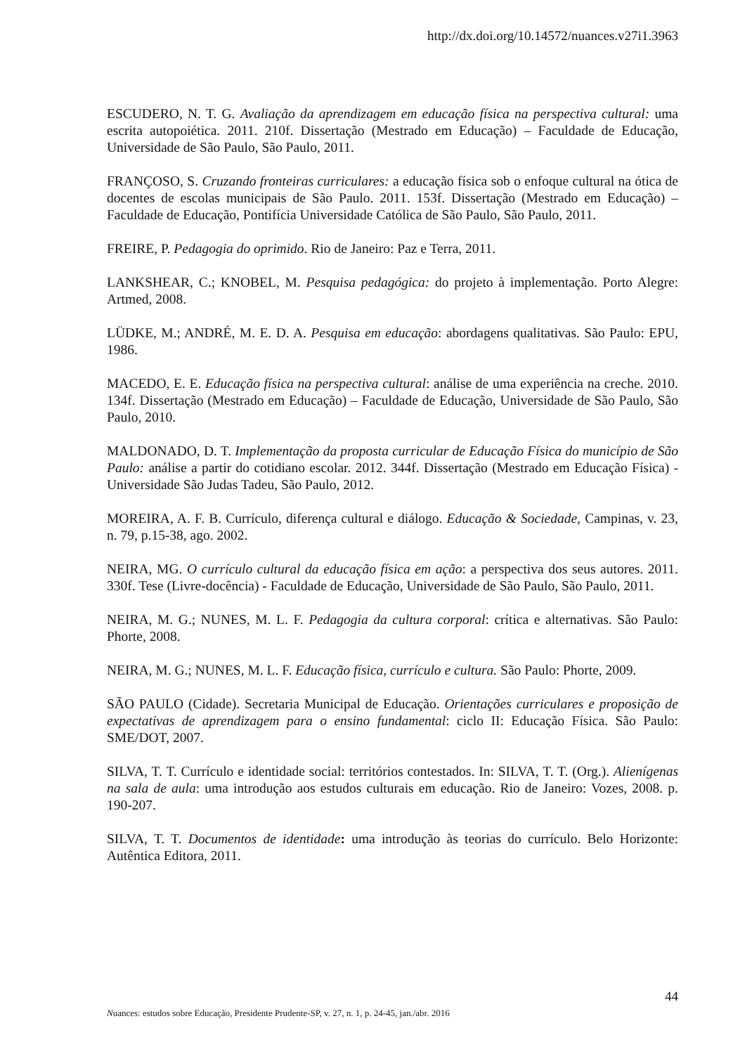http://dx.doi.org/10.14572/nuances.v27i1.3963
ESCUDERO, N. T. G. Avaliação da aprendizagem em educação física na perspectiva cultural: uma escrita autopoiética. 2011. 210f. Dissertação (Mestrado em Educação) – Faculdade de Educação, Universidade de São Paulo, São Paulo, 2011.
FRANÇOSO, S. Cruzando fronteiras curriculares: a educação física sob o enfoque cultural na ótica de docentes de escolas municipais de São Paulo. 2011. 153f. Dissertação (Mestrado em Educação) – Faculdade de Educação, Pontifícia Universidade Católica de São Paulo, São Paulo, 2011.
FREIRE, P. Pedagogia do oprimido. Rio de Janeiro: Paz e Terra, 2011.
LANKSHEAR, C.; KNOBEL, M. Pesquisa pedagógica: do projeto à implementação. Porto Alegre: Artmed, 2008.
LÜDKE, M.; ANDRÉ, M. E. D. A. Pesquisa em educação: abordagens qualitativas. São Paulo: EPU, 1986.
MACEDO, E. E. Educação física na perspectiva cultural: análise de uma experiência na creche. 2010. 134f. Dissertação (Mestrado em Educação) – Faculdade de Educação, Universidade de São Paulo, São Paulo, 2010.
MALDONADO, D. T. Implementação da proposta curricular de Educação Física do município de São Paulo: análise a partir do cotidiano escolar. 2012. 344f. Dissertação (Mestrado em Educação Física) - Universidade São Judas Tadeu, São Paulo, 2012.
MOREIRA, A. F. B. Currículo, diferença cultural e diálogo. Educação & Sociedade, Campinas, v. 23, n. 79, p.15-38, ago. 2002.
NEIRA, MG. O currículo cultural da educação física em ação: a perspectiva dos seus autores. 2011. 330f. Tese (Livre-docência) - Faculdade de Educação, Universidade de São Paulo, São Paulo, 2011.
NEIRA, M. G.; NUNES, M. L. F. Pedagogia da cultura corporal: crítica e alternativas. São Paulo: Phorte, 2008.
NEIRA, M. G.; NUNES, M. L. F. Educação física, currículo e cultura. São Paulo: Phorte, 2009.
SÃO PAULO (Cidade). Secretaria Municipal de Educação. Orientações curriculares e proposição de expectativas de aprendizagem para o ensino fundamental: ciclo II: Educação Física. São Paulo: SME/DOT, 2007.
SILVA, T. T. Currículo e identidade social: territórios contestados. In: SILVA, T. T. (Org.). Alienígenas na sala de aula: uma introdução aos estudos culturais em educação. Rio de Janeiro: Vozes, 2008. p. 190-207.
SILVA, T. T. Documentos de identidade: uma introdução às teorias do currículo. Belo Horizonte: Autêntica Editora, 2011.
44
Nuances: estudos sobre Educação, Presidente Prudente-SP, v. 27, n. 1, p. 24-45, jan./abr. 2016